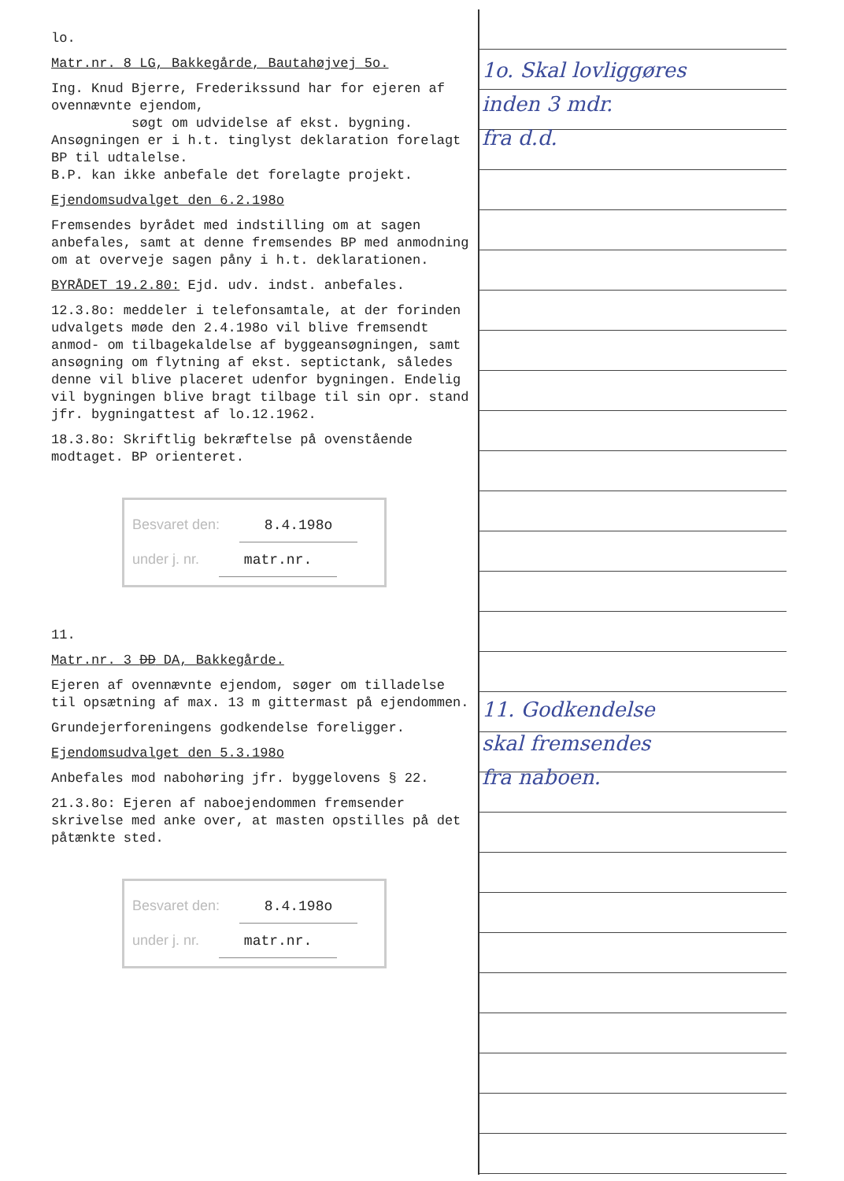lo.
Matr.nr. 8 LG, Bakkegårde, Bautahøjvej 5o.
Ing. Knud Bjerre, Frederikssund har for ejeren af ovennævnte ejendom,
søgt om udvidelse af ekst. bygning.
Ansøgningen er i h.t. tinglyst deklaration forelagt BP til udtalelse.
B.P. kan ikke anbefale det forelagte projekt.
Ejendomsudvalget den 6.2.198o
Fremsendes byrådet med indstilling om at sagen anbefales, samt at denne fremsendes BP med anmodning om at overveje sagen påny i h.t. deklarationen.
BYRÅDET 19.2.80: Ejd. udv. indst. anbefales.
12.3.8o: meddeler i telefonsamtale, at der forinden udvalgets møde den 2.4.198o vil blive fremsendt anmod- om tilbagekaldelse af byggeansøgningen, samt ansøgning om flytning af ekst. septictank, således denne vil blive placeret udenfor bygningen. Endelig vil bygningen blive bragt tilbage til sin opr. stand jfr. bygningattest af lo.12.1962.
18.3.8o: Skriftlig bekræftelse på ovenstående modtaget. BP orienteret.
Besvaret den: 8.4.198o
under j. nr. matr.nr.
11.
Matr.nr. 3 DD DA, Bakkegårde.
Ejeren af ovennævnte ejendom, søger om tilladelse til opsætning af max. 13 m gittermast på ejendommen.
Grundejerforeningens godkendelse foreligger.
Ejendomsudvalget den 5.3.198o
Anbefales mod nabohøring jfr. byggelovens § 22.
21.3.8o: Ejeren af naboejendommen fremsender skrivelse med anke over, at masten opstilles på det påtænkte sted.
Besvaret den: 8.4.198o
under j. nr. matr.nr.
1o. Skal lovliggøres
inden 3 mdr.
fra d.d.
11. Godkendelse
skal fremsendes
fra naboen.